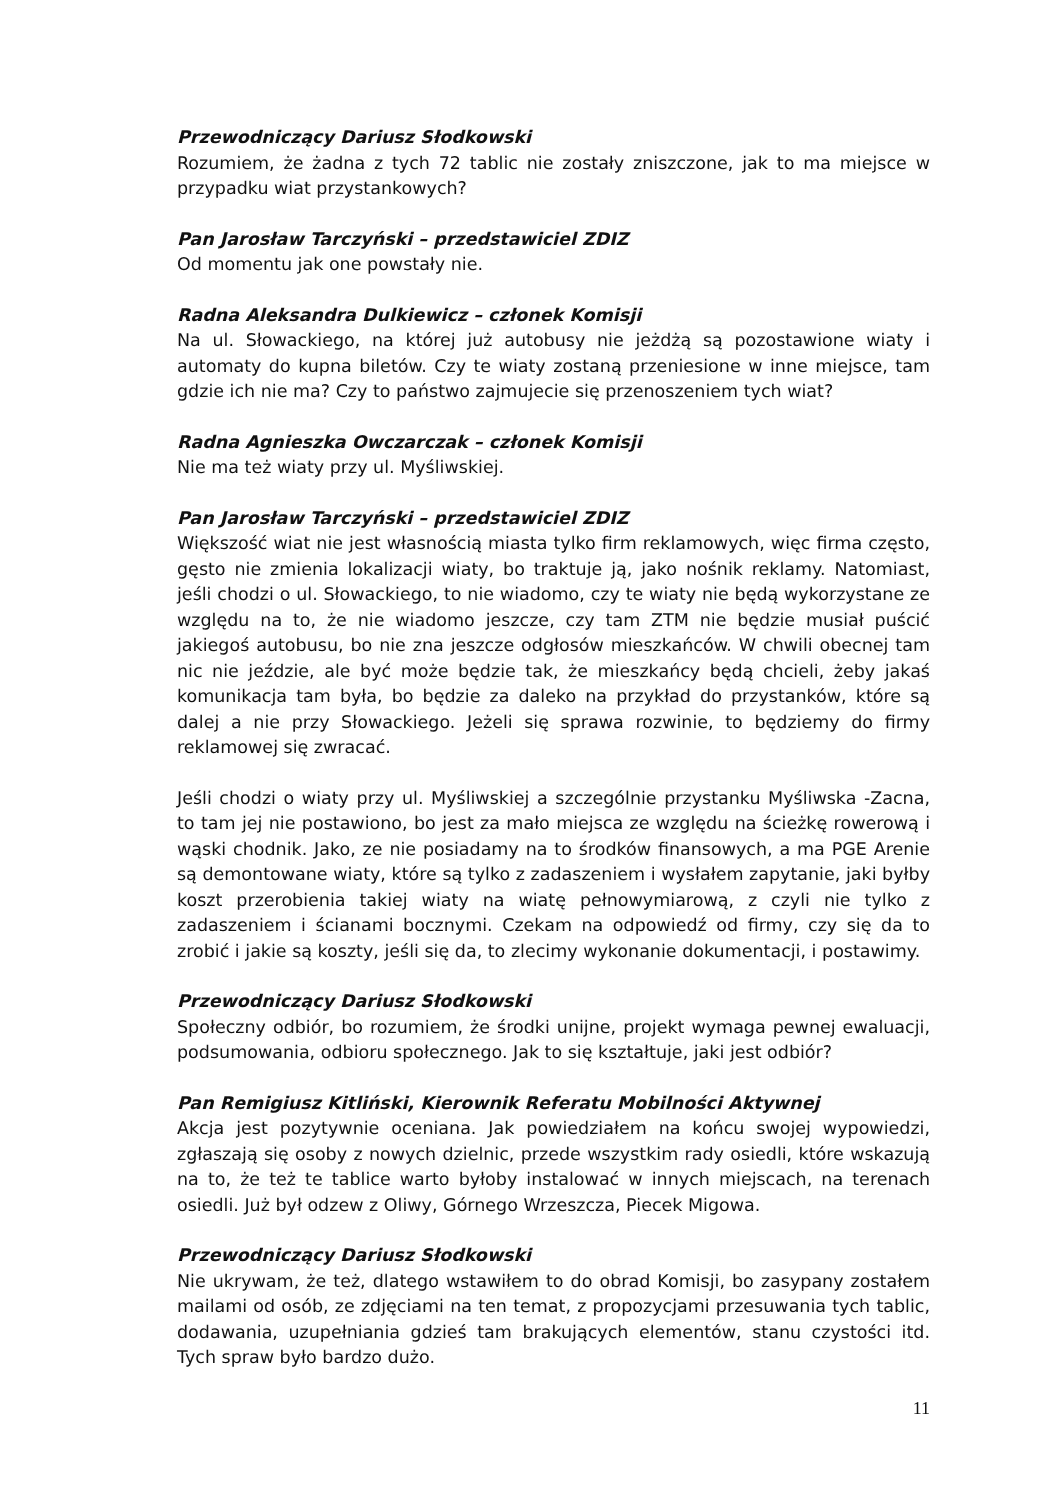Przewodniczący Dariusz Słodkowski
Rozumiem, że żadna z tych 72 tablic nie zostały zniszczone, jak to ma miejsce w przypadku wiat przystankowych?
Pan Jarosław Tarczyński – przedstawiciel ZDIZ
Od momentu jak one powstały nie.
Radna Aleksandra Dulkiewicz – członek Komisji
Na ul. Słowackiego, na której już autobusy nie jeżdżą są pozostawione wiaty i automaty do kupna biletów. Czy te wiaty zostaną przeniesione w inne miejsce, tam gdzie ich nie ma? Czy to państwo zajmujecie się przenoszeniem tych wiat?
Radna Agnieszka Owczarczak – członek Komisji
Nie ma też wiaty przy ul. Myśliwskiej.
Pan Jarosław Tarczyński – przedstawiciel ZDIZ
Większość wiat nie jest własnością miasta tylko firm reklamowych, więc firma często, gęsto nie zmienia lokalizacji wiaty, bo traktuje ją, jako nośnik reklamy. Natomiast, jeśli chodzi o ul. Słowackiego, to nie wiadomo, czy te wiaty nie będą wykorzystane ze względu na to, że nie wiadomo jeszcze, czy tam ZTM nie będzie musiał puścić jakiegoś autobusu, bo nie zna jeszcze odgłosów mieszkańców. W chwili obecnej tam nic nie jeździe, ale być może będzie tak, że mieszkańcy będą chcieli, żeby jakaś komunikacja tam była, bo będzie za daleko na przykład do przystanków, które są dalej a nie przy Słowackiego. Jeżeli się sprawa rozwinie, to będziemy do firmy reklamowej się zwracać.
Jeśli chodzi o wiaty przy ul. Myśliwskiej a szczególnie przystanku Myśliwska -Zacna, to tam jej nie postawiono, bo jest za mało miejsca ze względu na ścieżkę rowerową i wąski chodnik. Jako, ze nie posiadamy na to środków finansowych, a ma PGE Arenie są demontowane wiaty, które są tylko z zadaszeniem i wysłałem zapytanie, jaki byłby koszt przerobienia takiej wiaty na wiatę pełnowymiarową, z czyli nie tylko z zadaszeniem i ścianami bocznymi. Czekam na odpowiedź od firmy, czy się da to zrobić i jakie są koszty, jeśli się da, to zlecimy wykonanie dokumentacji, i postawimy.
Przewodniczący Dariusz Słodkowski
Społeczny odbiór, bo rozumiem, że środki unijne, projekt wymaga pewnej ewaluacji, podsumowania, odbioru społecznego. Jak to się kształtuje, jaki jest odbiór?
Pan Remigiusz Kitliński, Kierownik Referatu Mobilności Aktywnej
Akcja jest pozytywnie oceniana. Jak powiedziałem na końcu swojej wypowiedzi, zgłaszają się osoby z nowych dzielnic, przede wszystkim rady osiedli, które wskazują na to, że też te tablice warto byłoby instalować w innych miejscach, na terenach osiedli. Już był odzew z Oliwy, Górnego Wrzeszcza, Piecek Migowa.
Przewodniczący Dariusz Słodkowski
Nie ukrywam, że też, dlatego wstawiłem to do obrad Komisji, bo zasypany zostałem mailami od osób, ze zdjęciami na ten temat, z propozycjami przesuwania tych tablic, dodawania, uzupełniania gdzieś tam brakujących elementów, stanu czystości itd. Tych spraw było bardzo dużo.
11